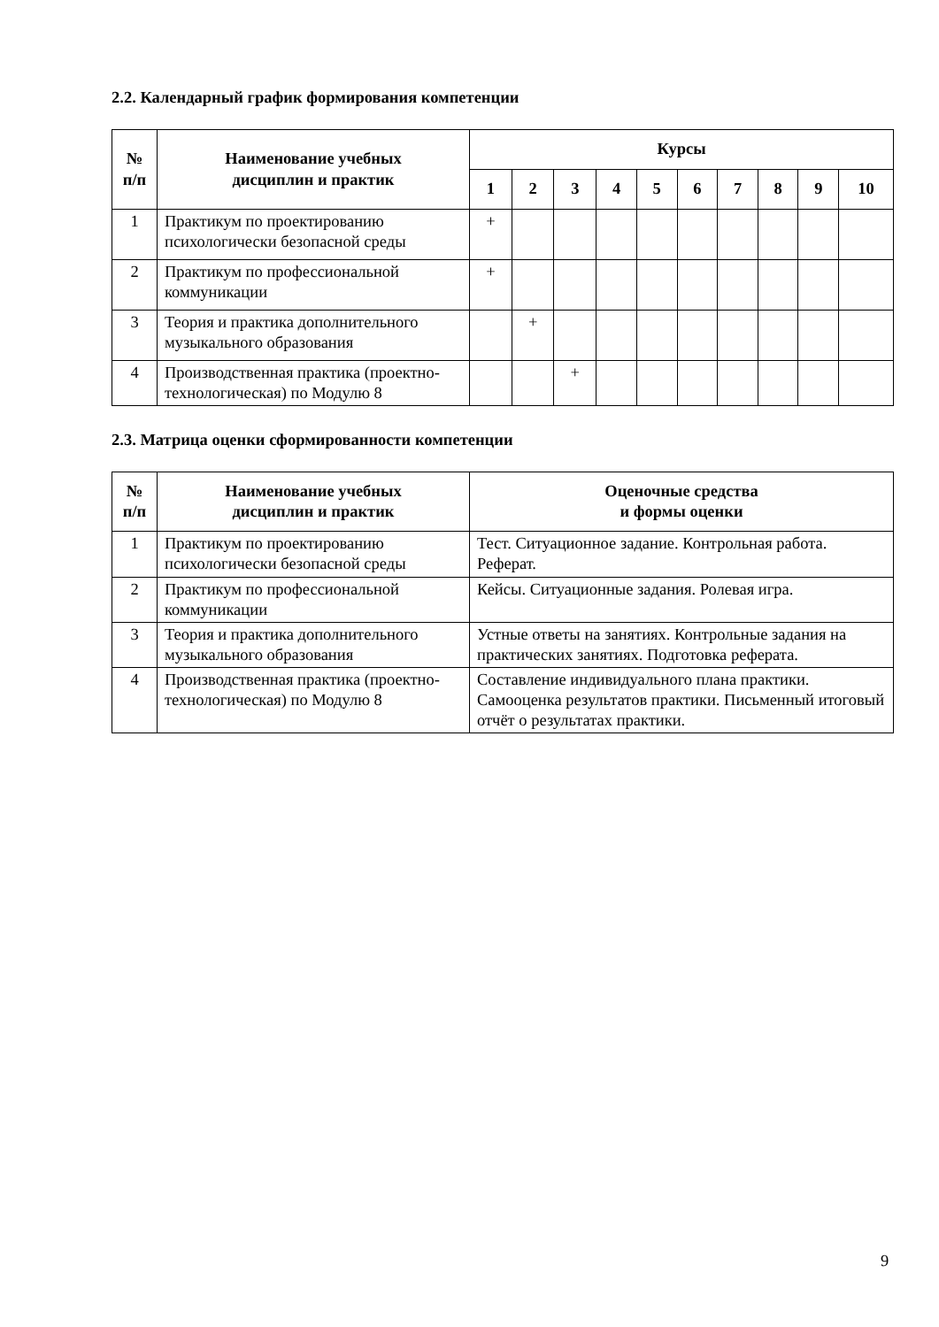2.2. Календарный график формирования компетенции
| № п/п | Наименование учебных дисциплин и практик | Курсы | | | | | | | | | |
| --- | --- | --- | --- | --- | --- | --- | --- | --- | --- | --- | --- |
| | | 1 | 2 | 3 | 4 | 5 | 6 | 7 | 8 | 9 | 10 |
| 1 | Практикум по проектированию психологически безопасной среды | + | | | | | | | | | |
| 2 | Практикум по профессиональной коммуникации | + | | | | | | | | | |
| 3 | Теория и практика дополнительного музыкального образования | | + | | | | | | | | |
| 4 | Производственная практика (проектно-технологическая) по Модулю 8 | | | + | | | | | | | |
2.3. Матрица оценки сформированности компетенции
| № п/п | Наименование учебных дисциплин и практик | Оценочные средства и формы оценки |
| --- | --- | --- |
| 1 | Практикум по проектированию психологически безопасной среды | Тест. Ситуационное задание. Контрольная работа. Реферат. |
| 2 | Практикум по профессиональной коммуникации | Кейсы. Ситуационные задания. Ролевая игра. |
| 3 | Теория и практика дополнительного музыкального образования | Устные ответы на занятиях. Контрольные задания на практических занятиях. Подготовка реферата. |
| 4 | Производственная практика (проектно-технологическая) по Модулю 8 | Составление индивидуального плана практики. Самооценка результатов практики. Письменный итоговый отчёт о результатах практики. |
9